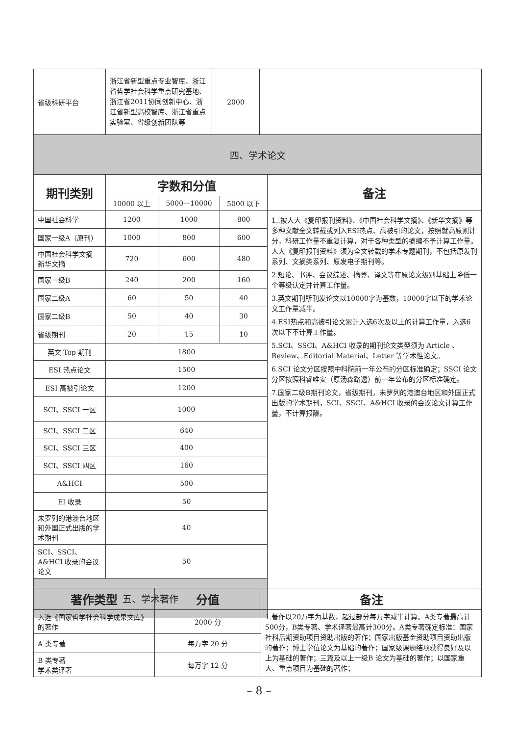| 省级科研平台 | 浙江省新型重点专业智库、浙江省哲学社会科学重点研究基地、浙江省2011协同创新中心、浙江省新型高校智库、浙江省重点实验室、省级创新团队等 | 2000 | |
| 四、学术论文 | | | |
| 期刊类别 | 字数和分值 | | | 备注 |
| --- | --- | --- | --- | --- |
| | 10000 以上 | 5000—10000 | 5000 以下 | |
| 中国社会科学 | 1200 | 1000 | 800 | 1..被人大《复印报刊资料》、《中国社会科学文摘》、《新华文摘》等多种文献全文转载或列入ESI热点、高被引的论文，按照就高原则计分，科研工作量不重复计算，对于各种类型的摘编不予计算工作量。人大《复印报刊资料》须为全文转载的学术专题期刊，不包括原发刊系列、文摘类系列、原发电子期刊等。 2.短论、书评、会议综述、摘登、译文等在原论文级别基础上降低一个等级认定并计算工作量。 3.英文期刊所刊发论文以10000字为基数，10000字以下的学术论文工作量减半。 4.ESI热点和高被引论文累计入选6次及以上的计算工作量，入选6次以下不计算工作量。 5.SCI、SSCI、A&HCI 收录的期刊论文类型须为 Article 、Review、Editorial Material、Letter 等学术性论文。 6.SCI 论文分区按照中科院前一年公布的分区标准确定；SSCI 论文分区按照科睿唯安（原汤森路透）前一年公布的分区标准确定。 7.国家二级B期刊论文，省级期刊，未罗列的港澳台地区和外国正式出版的学术期刊，SCI、SSCI、A&HCI 收录的会议论文计算工作量，不计算报酬。 |
| 国家一级A（原刊） | 1000 | 800 | 600 | |
| 中国社会科学文摘 新华文摘 | 720 | 600 | 480 | |
| 国家一级B | 240 | 200 | 160 | |
| 国家二级A | 60 | 50 | 40 | |
| 国家二级B | 50 | 40 | 30 | |
| 省级期刊 | 20 | 15 | 10 | |
| 英文 Top 期刊 | 1800 | | | |
| ESI 热点论文 | 1500 | | | |
| ESI 高被引论文 | 1200 | | | |
| SCI、SSCI 一区 | 1000 | | | |
| SCI、SSCI 二区 | 640 | | | |
| SCI、SSCI 三区 | 400 | | | |
| SCI、SSCI 四区 | 160 | | | |
| A&HCI | 500 | | | |
| EI 收录 | 50 | | | |
| 未罗列的港澳台地区和外国正式出版的学术期刊 | 40 | | | |
| SCI、SSCI、A&HCI 收录的会议论文 | 50 | | | |
| 五、学术著作 | | | | |
| 著作类型 | 分值 | 备注 |
| --- | --- | --- |
| 入选《国家哲学社会科学成果文库》的著作 | 2000 分 | 1.著作以20万字为基数，超过部分每万字减半计算。A类专著最高计500分，B类专著、学术译著最高计300分。A类专著确定标准：国家社科后期资助项目资助出版的著作；国家出版基金资助项目资助出版的著作；博士学位论文为基础的著作；国家级课题结项获得良好及以上为基础的著作；三篇及以上一级B 论文为基础的著作；以国家重大、重点项目为基础的著作； |
| A 类专著 | 每万字 20 分 | |
| B 类专著 学术类译著 | 每万字 12 分 | |
– 8 –